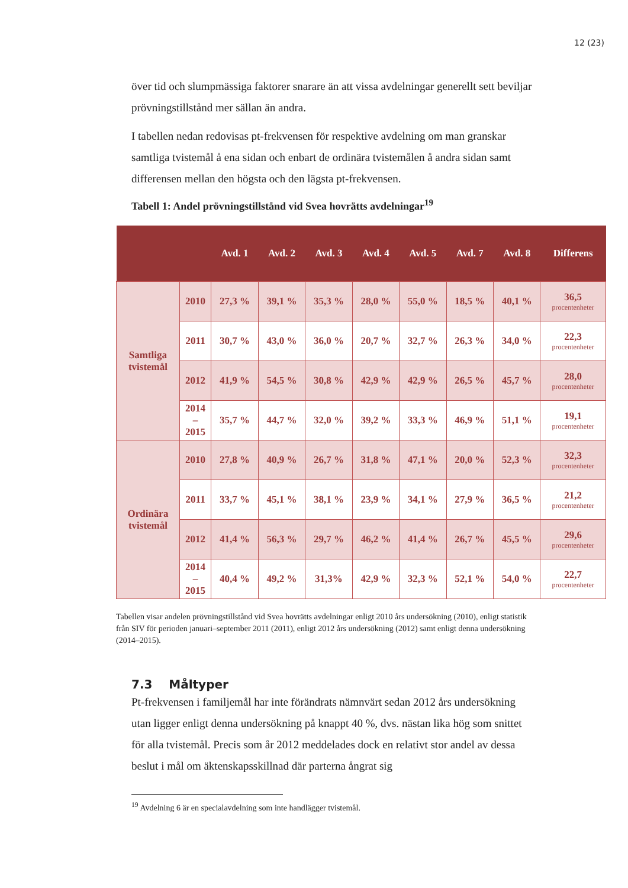12 (23)
över tid och slumpmässiga faktorer snarare än att vissa avdelningar generellt sett beviljar prövningstillstånd mer sällan än andra.
I tabellen nedan redovisas pt-frekvensen för respektive avdelning om man granskar samtliga tvistemål å ena sidan och enbart de ordinära tvistemålen å andra sidan samt differensen mellan den högsta och den lägsta pt-frekvensen.
Tabell 1: Andel prövningstillstånd vid Svea hovrätts avdelningar<sup>19</sup>
| | | Avd. 1 | Avd. 2 | Avd. 3 | Avd. 4 | Avd. 5 | Avd. 7 | Avd. 8 | Differens |
| --- | --- | --- | --- | --- | --- | --- | --- | --- | --- |
| Samtliga tvistemål | 2010 | 27,3 % | 39,1 % | 35,3 % | 28,0 % | 55,0 % | 18,5 % | 40,1 % | 36,5 procentenheter |
| | 2011 | 30,7 % | 43,0 % | 36,0 % | 20,7 % | 32,7 % | 26,3 % | 34,0 % | 22,3 procentenheter |
| | 2012 | 41,9 % | 54,5 % | 30,8 % | 42,9 % | 42,9 % | 26,5 % | 45,7 % | 28,0 procentenheter |
| | 2014 – 2015 | 35,7 % | 44,7 % | 32,0 % | 39,2 % | 33,3 % | 46,9 % | 51,1 % | 19,1 procentenheter |
| Ordinära tvistemål | 2010 | 27,8 % | 40,9 % | 26,7 % | 31,8 % | 47,1 % | 20,0 % | 52,3 % | 32,3 procentenheter |
| | 2011 | 33,7 % | 45,1 % | 38,1 % | 23,9 % | 34,1 % | 27,9 % | 36,5 % | 21,2 procentenheter |
| | 2012 | 41,4 % | 56,3 % | 29,7 % | 46,2 % | 41,4 % | 26,7 % | 45,5 % | 29,6 procentenheter |
| | 2014 – 2015 | 40,4 % | 49,2 % | 31,3% | 42,9 % | 32,3 % | 52,1 % | 54,0 % | 22,7 procentenheter |
Tabellen visar andelen prövningstillstånd vid Svea hovrätts avdelningar enligt 2010 års undersökning (2010), enligt statistik från SIV för perioden januari–september 2011 (2011), enligt 2012 års undersökning (2012) samt enligt denna undersökning (2014–2015).
7.3 Måltyper
Pt-frekvensen i familjemål har inte förändrats nämnvärt sedan 2012 års undersökning utan ligger enligt denna undersökning på knappt 40 %, dvs. nästan lika hög som snittet för alla tvistemål. Precis som år 2012 meddelades dock en relativt stor andel av dessa beslut i mål om äktenskapsskillnad där parterna ångrat sig
<sup>19</sup> Avdelning 6 är en specialavdelning som inte handlägger tvistemål.